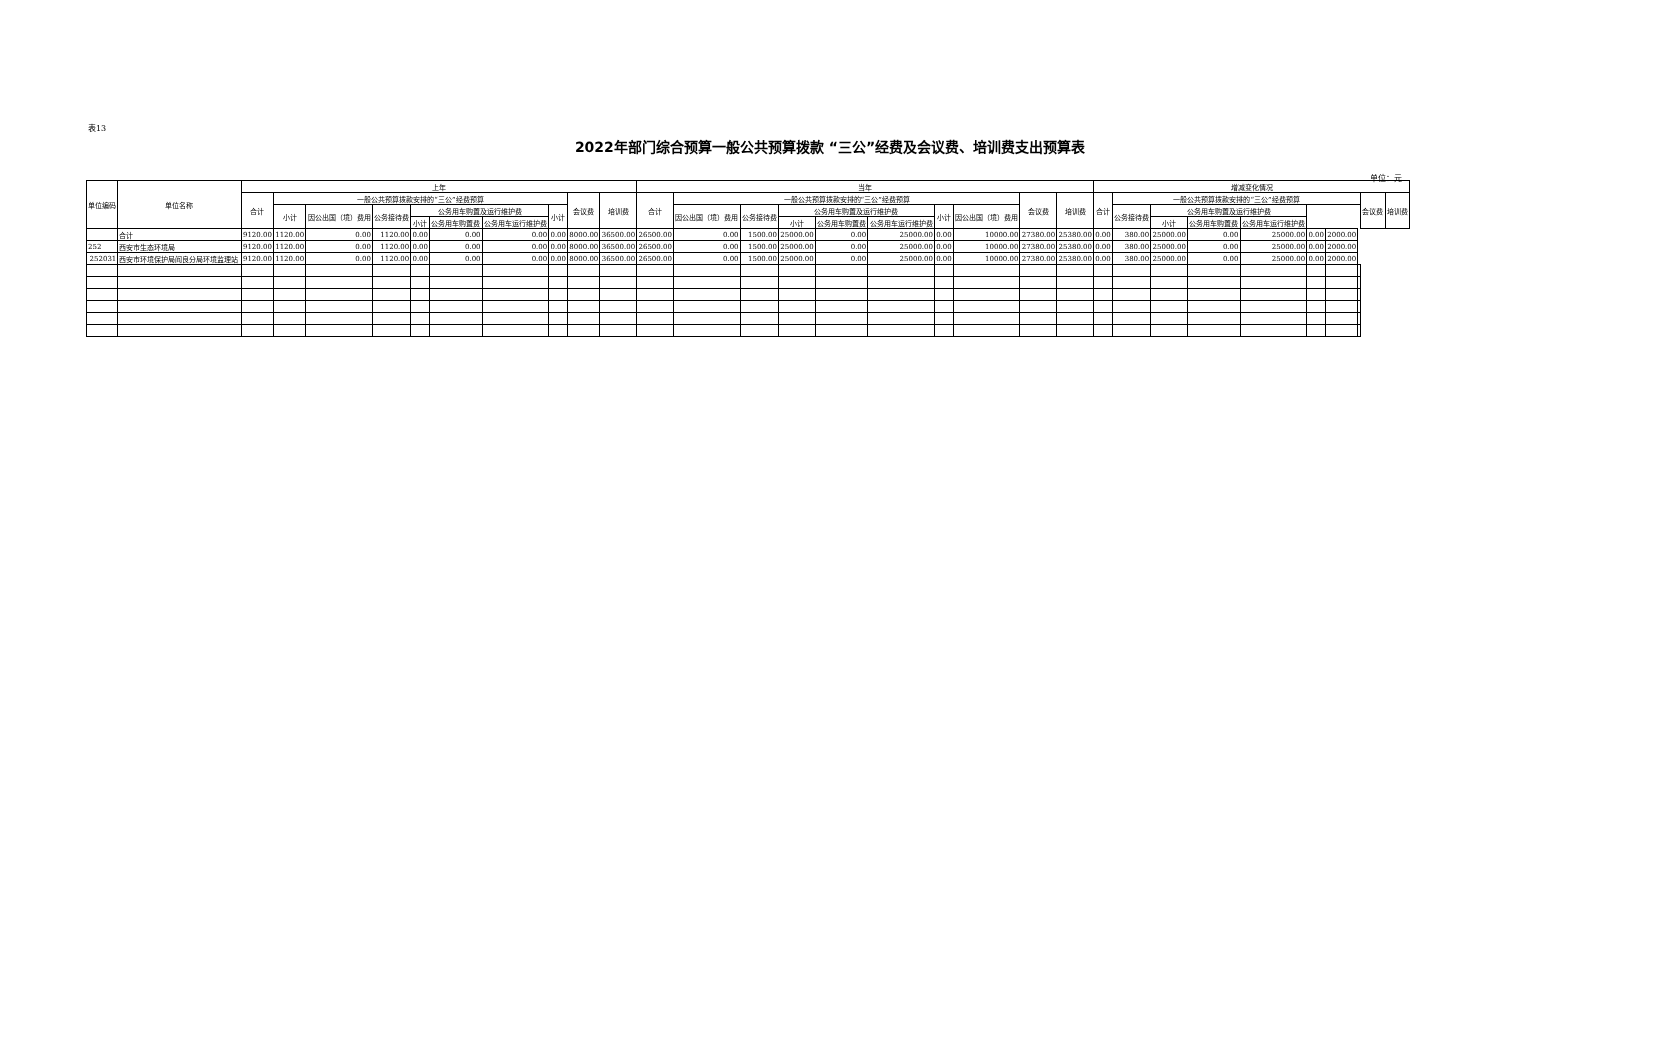表13
2022年部门综合预算一般公共预算拨款 “三公”经费及会议费、培训费支出预算表
单位：元
| 单位编码 | 单位名称 | 上年 | | | | | | | | | | 当年 | | | | | | | | | | 增减变化情况 | | | | | | | | | |
| --- | --- | --- | --- | --- | --- | --- | --- | --- | --- | --- | --- | --- | --- | --- | --- | --- | --- | --- | --- | --- | --- | --- | --- | --- | --- | --- | --- | --- | --- | --- | --- |
| | | 合计 | 一般公共预算拨款安排的“三公”经费预算 | | | | | | | 会议费 | 培训费 | 合计 | 一般公共预算拨款安排的“三公”经费预算 | | | | | | | 会议费 | 培训费 | 合计 | 一般公共预算拨款安排的“三公”经费预算 | | | | | | | 会议费 | 培训费 |
| | | | 小计 | 因公出国（境）费用 | 公务接待费 | 公务用车购置及运行维护费 | | | 小计 | | | | 因公出国（境）费用 | 公务接待费 | 公务用车购置及运行维护费 | | | 小计 | 因公出国（境）费用 | | | | 公务接待费 | 公务用车购置及运行维护费 | | | | | | | |
| | | | | | | 小计 | 公务用车购置费 | 公务用车运行维护费 | | | | | | | 小计 | 公务用车购置费 | 公务用车运行维护费 | | | | | | | 小计 | 公务用车购置费 | 公务用车运行维护费 | | | | | |
| | 合计 | 9120.00 | 1120.00 | 0.00 | 1120.00 | 0.00 | 0.00 | 0.00 | 0.00 | 8000.00 | 36500.00 | 26500.00 | 0.00 | 1500.00 | 25000.00 | 0.00 | 25000.00 | 0.00 | 10000.00 | 27380.00 | 25380.00 | 0.00 | 380.00 | 25000.00 | 0.00 | 25000.00 | 0.00 | 2000.00 | | | |
| 252 | 西安市生态环境局 | 9120.00 | 1120.00 | 0.00 | 1120.00 | 0.00 | 0.00 | 0.00 | 0.00 | 8000.00 | 36500.00 | 26500.00 | 0.00 | 1500.00 | 25000.00 | 0.00 | 25000.00 | 0.00 | 10000.00 | 27380.00 | 25380.00 | 0.00 | 380.00 | 25000.00 | 0.00 | 25000.00 | 0.00 | 2000.00 | | | |
| 252031 | 西安市环境保护局阎良分局环境监理站 | 9120.00 | 1120.00 | 0.00 | 1120.00 | 0.00 | 0.00 | 0.00 | 0.00 | 8000.00 | 36500.00 | 26500.00 | 0.00 | 1500.00 | 25000.00 | 0.00 | 25000.00 | 0.00 | 10000.00 | 27380.00 | 25380.00 | 0.00 | 380.00 | 25000.00 | 0.00 | 25000.00 | 0.00 | 2000.00 | | | |